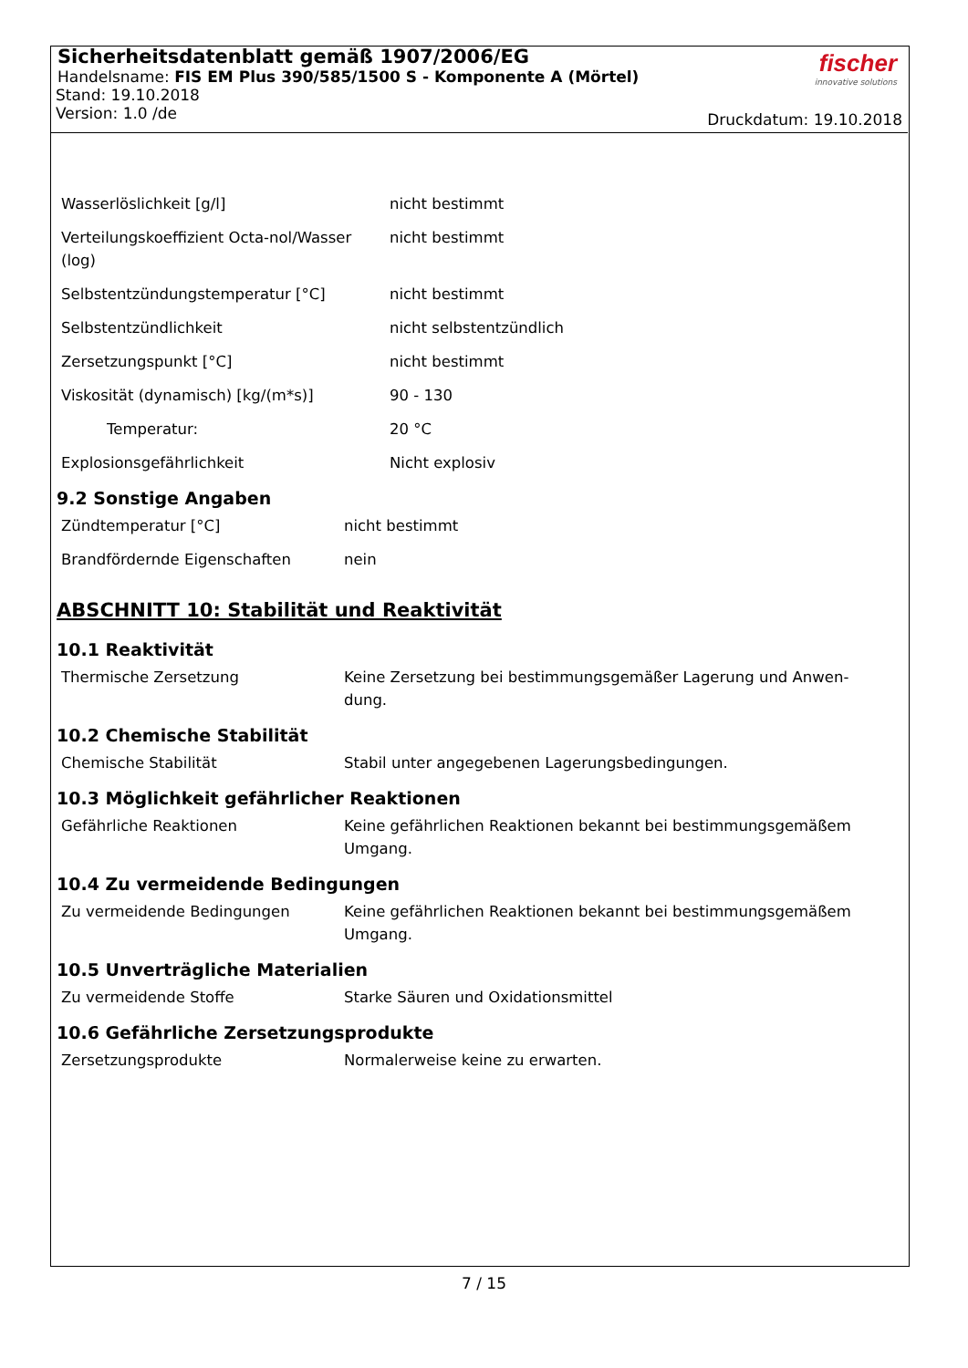Sicherheitsdatenblatt gemäß 1907/2006/EG
Handelsname: FIS EM Plus 390/585/1500 S - Komponente A (Mörtel)
Stand: 19.10.2018
Version: 1.0 /de
fischer
innovative solutions
Druckdatum: 19.10.2018
| Wasserlöslichkeit [g/l] | nicht bestimmt |
| Verteilungskoeffizient Octa-nol/Wasser (log) | nicht bestimmt |
| Selbstentzündungstemperatur [°C] | nicht bestimmt |
| Selbstentzündlichkeit | nicht selbstentzündlich |
| Zersetzungspunkt [°C] | nicht bestimmt |
| Viskosität (dynamisch) [kg/(m*s)] | 90 - 130 |
| Temperatur: | 20 °C |
| Explosionsgefährlichkeit | Nicht explosiv |
9.2 Sonstige Angaben
| Zündtemperatur [°C] | nicht bestimmt |
| Brandfördernde Eigenschaften | nein |
ABSCHNITT 10: Stabilität und Reaktivität
10.1 Reaktivität
| Thermische Zersetzung | Keine Zersetzung bei bestimmungsgemäßer Lagerung und Anwen-dung. |
10.2 Chemische Stabilität
| Chemische Stabilität | Stabil unter angegebenen Lagerungsbedingungen. |
10.3 Möglichkeit gefährlicher Reaktionen
| Gefährliche Reaktionen | Keine gefährlichen Reaktionen bekannt bei bestimmungsgemäßem Umgang. |
10.4 Zu vermeidende Bedingungen
| Zu vermeidende Bedingungen | Keine gefährlichen Reaktionen bekannt bei bestimmungsgemäßem Umgang. |
10.5 Unverträgliche Materialien
| Zu vermeidende Stoffe | Starke Säuren und Oxidationsmittel |
10.6 Gefährliche Zersetzungsprodukte
| Zersetzungsprodukte | Normalerweise keine zu erwarten. |
7 / 15